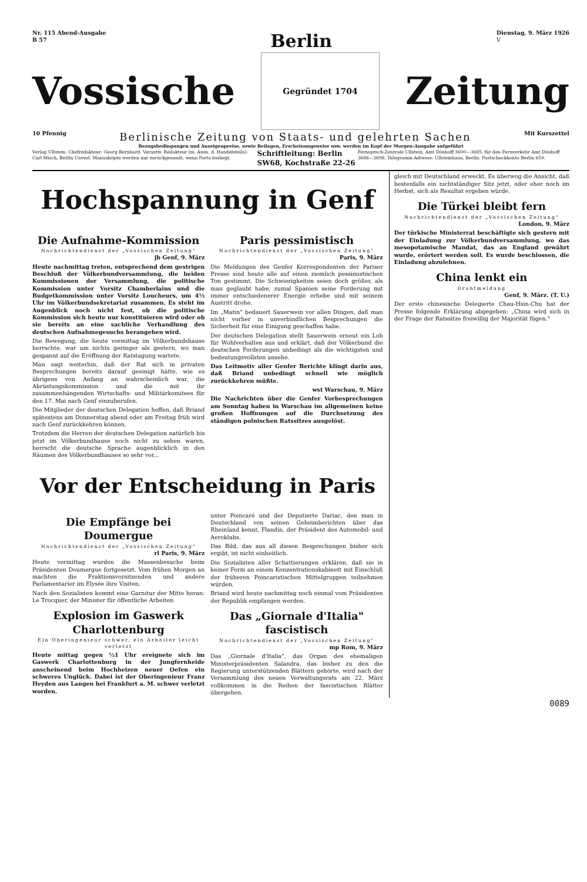Nr. 115 Abend-Ausgabe
B 57
Berlin
Dienstag, 9. März 1926
V
Vossische
Gegründet 1704
Zeitung
10 Pfennig
Berlinische Zeitung von Staats- und gelehrten Sachen
Mit Kurszettel
Bezugsbedingungen und Anzeigenpreise, sowie Beilagen, Erscheinungsweise usw. werden im Kopf der Morgen-Ausgabe aufgeführt
Verlag Ullstein. Chefredakteur: Georg Bernhard. Verantw. Redakteur (m. Ausn. d. Handelsteils): Carl Misch, Berlin Unverl. Manuskripte werden nur zurückgesandt, wenn Porto beiliegt.
Schriftleitung: Berlin SW68, Kochstraße 22-26
Fernsprech-Zentrale Ullstein, Amt Dönhoff 3600—3685, für den Fernverkehr Amt Dönhoff 3686—3698. Telegramm-Adresse: Ullsteinhaus, Berlin. Postscheckkonto Berlin 650.
Hochspannung in Genf
Die Aufnahme-Kommission
Nachrichtendienst der „Vossischen Zeitung"
jb Genf, 9. März
Heute nachmittag treten, entsprechend dem gestrigen Beschluß der Völkerbundversammlung, die beiden Kommissionen der Versammlung, die politische Kommission unter Vorsitz Chamberlains und die Budgetkommission unter Vorsitz Loucheurs, um 4½ Uhr im Völkerbundsekretariat zusammen. Es steht im Augenblick noch nicht fest, ob die politische Kommission sich heute nur konstituieren wird oder ob sie bereits an eine sachliche Verhandlung des deutschen Aufnahmegesuchs herangehen wird.
Die Bewegung, die heute vormittag im Völkerbundshause herrschte, war um nichts geringer als gestern, wo man gespannt auf die Eröffnung der Ratstagung wartete.
Man sagt weiterhin, daß der Rat sich in privaten Besprechungen bereits darauf geeinigt hätte, wie es übrigens von Anfang an wahrscheinlich war, die Abrüstungskommission und die mit ihr zusammenhängenden Wirtschafts- und Militärkomitees für den 17. Mai nach Genf einzuberufen.
Die Mitglieder der deutschen Delegation hoffen, daß Briand spätestens am Donnerstag abend oder am Freitag früh wird nach Genf zurückkehren können.
Trotzdem die Herren der deutschen Delegation natürlich bis jetzt im Völkerbundhause noch nicht zu sehen waren, herrscht die deutsche Sprache augenblicklich in den Räumen des Völkerbundhauses so sehr vor...
Paris pessimistisch
Nachrichtendienst der „Vossischen Zeitung"
Paris, 9. März
Die Meldungen des Genfer Korrespondenten der Pariser Presse sind heute alle auf einen ziemlich pessimistischen Ton gestimmt. Die Schwierigkeiten seien doch größer, als man geglaubt habe, zumal Spanien seine Forderung mit immer entschiedenerer Energie erhebe und mit seinem Austritt drohe.
Im „Matin" bedauert Sauerwein vor allen Dingen, daß man nicht vorher in unverbindlichen Besprechungen die Sicherheit für eine Einigung geschaffen habe.
Der deutschen Delegation stellt Sauerwein erneut ein Lob für Wohlverhalten aus und erklärt, daß der Völkerbund die deutschen Forderungen unbedingt als die wichtigsten und bedeutungsvollsten ansehe.
Das Leitmotiv aller Genfer Berichte klingt darin aus, daß Briand unbedingt schnell wie möglich zurückkehren müßte.
wst Warschau, 9. März
Die Nachrichten über die Genfer Vorbesprechungen am Sonntag haben in Warschau im allgemeinen keine großen Hoffnungen auf die Durchsetzung des ständigen polnischen Ratssitzes ausgelöst.
Vor der Entscheidung in Paris
Die Empfänge bei Doumergue
Nachrichtendienst der „Vossischen Zeitung"
rl Paris, 9. März
Heute vormittag wurden die Massenbesuche beim Präsidenten Doumergue fortgesetzt. Vom frühen Morgen an machten die Fraktionsvorsitzenden und andere Parlamentarier im Elysée ihre Visiten.
Nach den Sozialisten kommt eine Garnitur der Mitte heran: Le Trocquer, der Minister für öffentliche Arbeiten
Explosion im Gaswerk Charlottenburg
Ein Oberingenieur schwer, ein Arbeiter leicht verletzt
Heute mittag gegen ½1 Uhr ereignete sich im Gaswerk Charlottenburg in der Jungfernheide anscheinend beim Hochheizen neuer Oefen ein schweres Unglück. Dabei ist der Oberingenieur Franz Heyden aus Langen bei Frankfurt a. M. schwer verletzt worden.
unter Poincaré und der Deputierte Dariac, den man in Deutschland von seinen Geheimberichten über das Rheinland kennt, Flandin, der Präsident des Automobil- und Aeroklubs.
Das Bild, das aus all diesen Besprechungen bisher sich ergibt, ist nicht einheitlich.
Die Sozialisten aller Schattierungen erklären, daß sie in keiner Form an einem Konzentrationskabinett mit Einschluß der früheren Poincaristischen Mittelgruppen teilnehmen würden.
Briand wird heute nachmittag noch einmal vom Präsidenten der Republik empfangen werden.
Das „Giornale d'Italia" fascistisch
Nachrichtendienst der „Vossischen Zeitung"
mp Rom, 9. März
Das „Giornale d'Italia", das Organ des ehemaligen Ministerpräsidenten Salandra, das bisher zu den die Regierung unterstützenden Blättern gehörte, wird nach der Versammlung des neuen Verwaltungsrats am 22. März vollkommen in die Reihen der fascistischen Blätter übergehen.
gleich mit Deutschland erweckt. Es überwog die Ansicht, daß bestenfalls ein nichtständiger Sitz jetzt, oder eher noch im Herbst, sich als Resultat ergeben würde.
Die Türkei bleibt fern
Nachrichtendienst der „Vossischen Zeitung"
London, 9. März
Der türkische Ministerrat beschäftigte sich gestern mit der Einladung zur Völkerbundversammlung, wo das mesopotamische Mandat, das an England gewährt wurde, erörtert werden soll. Es wurde beschlossen, die Einladung abzulehnen.
China lenkt ein
Drahtmeldung
Genf, 9. März. (T. U.)
Der erste chinesische Delegierte Chau-Hsin-Chu hat der Presse folgende Erklärung abgegeben: „China wird sich in der Frage der Ratssitze freiwillig der Majorität fügen."
0089